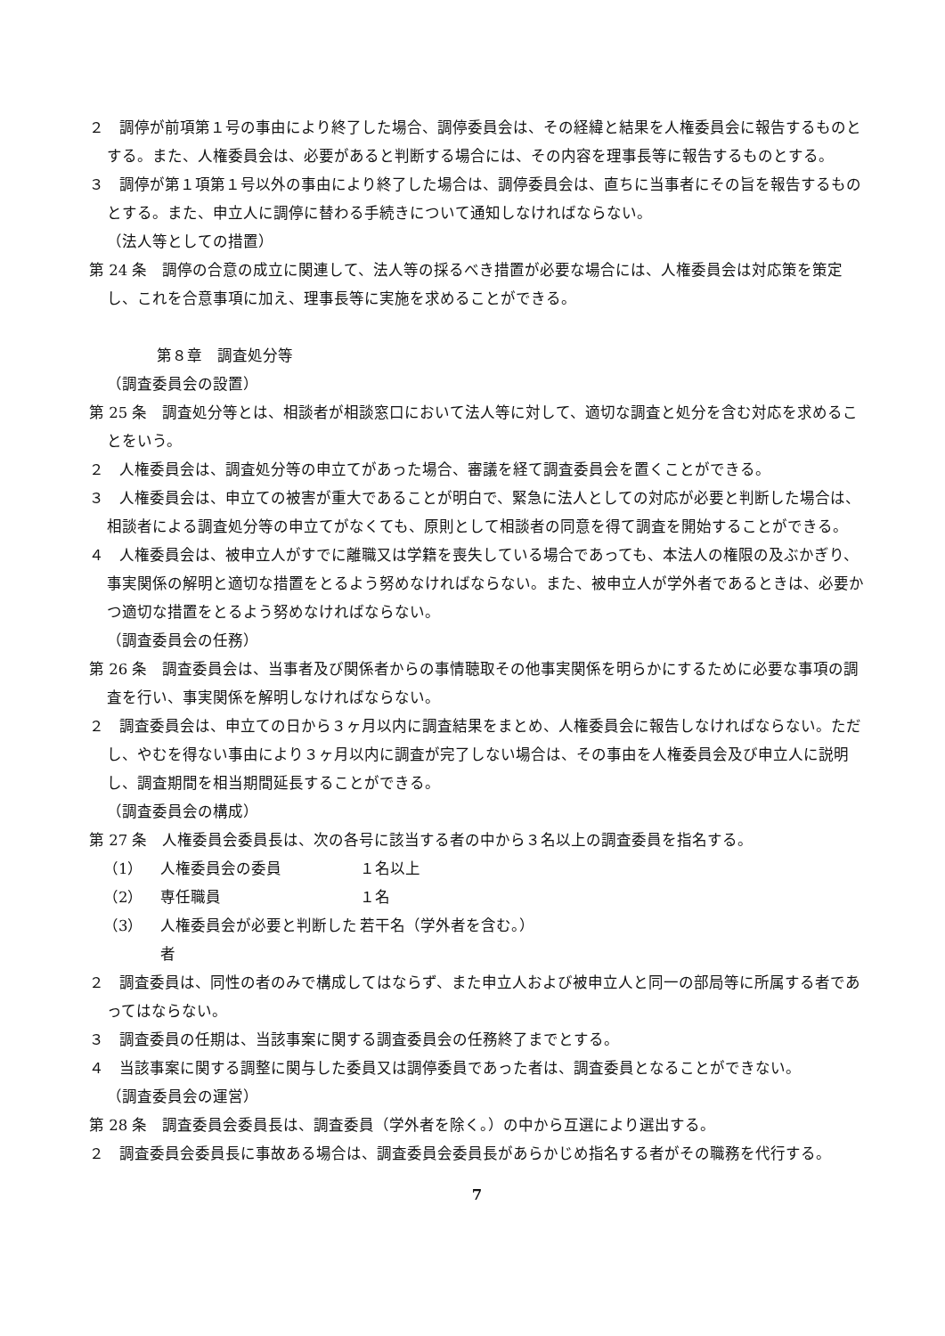２　調停が前項第１号の事由により終了した場合、調停委員会は、その経緯と結果を人権委員会に報告するものとする。また、人権委員会は、必要があると判断する場合には、その内容を理事長等に報告するものとする。
３　調停が第１項第１号以外の事由により終了した場合は、調停委員会は、直ちに当事者にその旨を報告するものとする。また、申立人に調停に替わる手続きについて通知しなければならない。
（法人等としての措置）
第 24 条　調停の合意の成立に関連して、法人等の採るべき措置が必要な場合には、人権委員会は対応策を策定し、これを合意事項に加え、理事長等に実施を求めることができる。
第８章　調査処分等
（調査委員会の設置）
第 25 条　調査処分等とは、相談者が相談窓口において法人等に対して、適切な調査と処分を含む対応を求めることをいう。
２　人権委員会は、調査処分等の申立てがあった場合、審議を経て調査委員会を置くことができる。
３　人権委員会は、申立ての被害が重大であることが明白で、緊急に法人としての対応が必要と判断した場合は、相談者による調査処分等の申立てがなくても、原則として相談者の同意を得て調査を開始することができる。
４　人権委員会は、被申立人がすでに離職又は学籍を喪失している場合であっても、本法人の権限の及ぶかぎり、事実関係の解明と適切な措置をとるよう努めなければならない。また、被申立人が学外者であるときは、必要かつ適切な措置をとるよう努めなければならない。
（調査委員会の任務）
第 26 条　調査委員会は、当事者及び関係者からの事情聴取その他事実関係を明らかにするために必要な事項の調査を行い、事実関係を解明しなければならない。
２　調査委員会は、申立ての日から３ヶ月以内に調査結果をまとめ、人権委員会に報告しなければならない。ただし、やむを得ない事由により３ヶ月以内に調査が完了しない場合は、その事由を人権委員会及び申立人に説明し、調査期間を相当期間延長することができる。
（調査委員会の構成）
第 27 条　人権委員会委員長は、次の各号に該当する者の中から３名以上の調査委員を指名する。
（1） 人権委員会の委員 １名以上
（2） 専任職員 １名
（3） 人権委員会が必要と判断した者 若干名（学外者を含む。）
２　調査委員は、同性の者のみで構成してはならず、また申立人および被申立人と同一の部局等に所属する者であってはならない。
３　調査委員の任期は、当該事案に関する調査委員会の任務終了までとする。
４　当該事案に関する調整に関与した委員又は調停委員であった者は、調査委員となることができない。
（調査委員会の運営）
第 28 条　調査委員会委員長は、調査委員（学外者を除く。）の中から互選により選出する。
２　調査委員会委員長に事故ある場合は、調査委員会委員長があらかじめ指名する者がその職務を代行する。
7